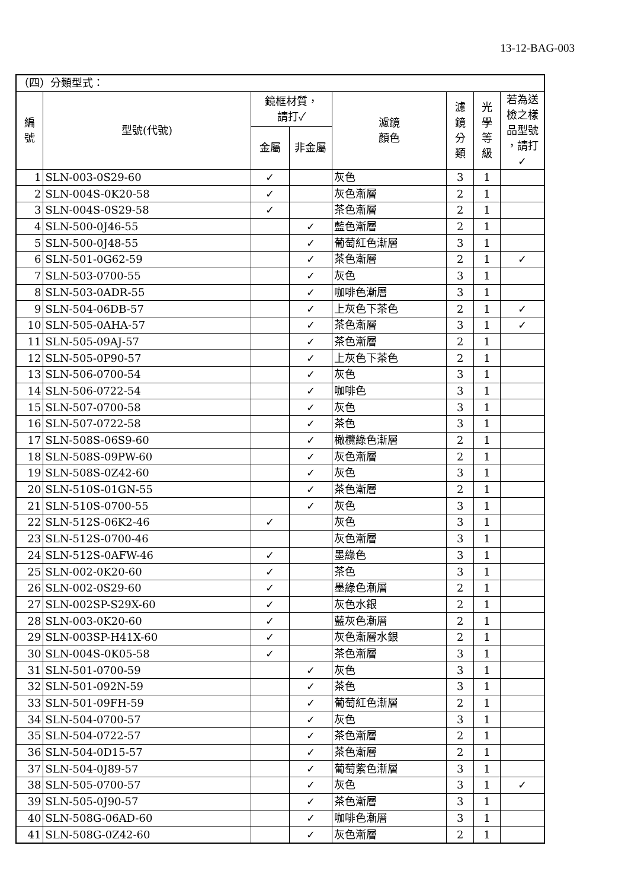13-12-BAG-003
| （四）分類型式： | | | | | | | |
| 編 號 | 型號(代號) | 鏡框材質， 請打✓ | | 濾鏡 顏色 | 濾 鏡 分 類 | 光 學 等 級 | 若為送 檢之樣 品型號 ，請打 ✓ |
| | | 金屬 | 非金屬 | | | | |
| 1 | SLN-003-0S29-60 | ✓ | | 灰色 | 3 | 1 | |
| 2 | SLN-004S-0K20-58 | ✓ | | 灰色漸層 | 2 | 1 | |
| 3 | SLN-004S-0S29-58 | ✓ | | 茶色漸層 | 2 | 1 | |
| 4 | SLN-500-0J46-55 | | ✓ | 藍色漸層 | 2 | 1 | |
| 5 | SLN-500-0J48-55 | | ✓ | 葡萄紅色漸層 | 3 | 1 | |
| 6 | SLN-501-0G62-59 | | ✓ | 茶色漸層 | 2 | 1 | ✓ |
| 7 | SLN-503-0700-55 | | ✓ | 灰色 | 3 | 1 | |
| 8 | SLN-503-0ADR-55 | | ✓ | 咖啡色漸層 | 3 | 1 | |
| 9 | SLN-504-06DB-57 | | ✓ | 上灰色下茶色 | 2 | 1 | ✓ |
| 10 | SLN-505-0AHA-57 | | ✓ | 茶色漸層 | 3 | 1 | ✓ |
| 11 | SLN-505-09AJ-57 | | ✓ | 茶色漸層 | 2 | 1 | |
| 12 | SLN-505-0P90-57 | | ✓ | 上灰色下茶色 | 2 | 1 | |
| 13 | SLN-506-0700-54 | | ✓ | 灰色 | 3 | 1 | |
| 14 | SLN-506-0722-54 | | ✓ | 咖啡色 | 3 | 1 | |
| 15 | SLN-507-0700-58 | | ✓ | 灰色 | 3 | 1 | |
| 16 | SLN-507-0722-58 | | ✓ | 茶色 | 3 | 1 | |
| 17 | SLN-508S-06S9-60 | | ✓ | 橄欖綠色漸層 | 2 | 1 | |
| 18 | SLN-508S-09PW-60 | | ✓ | 灰色漸層 | 2 | 1 | |
| 19 | SLN-508S-0Z42-60 | | ✓ | 灰色 | 3 | 1 | |
| 20 | SLN-510S-01GN-55 | | ✓ | 茶色漸層 | 2 | 1 | |
| 21 | SLN-510S-0700-55 | | ✓ | 灰色 | 3 | 1 | |
| 22 | SLN-512S-06K2-46 | ✓ | | 灰色 | 3 | 1 | |
| 23 | SLN-512S-0700-46 | | | 灰色漸層 | 3 | 1 | |
| 24 | SLN-512S-0AFW-46 | ✓ | | 墨綠色 | 3 | 1 | |
| 25 | SLN-002-0K20-60 | ✓ | | 茶色 | 3 | 1 | |
| 26 | SLN-002-0S29-60 | ✓ | | 墨綠色漸層 | 2 | 1 | |
| 27 | SLN-002SP-S29X-60 | ✓ | | 灰色水銀 | 2 | 1 | |
| 28 | SLN-003-0K20-60 | ✓ | | 藍灰色漸層 | 2 | 1 | |
| 29 | SLN-003SP-H41X-60 | ✓ | | 灰色漸層水銀 | 2 | 1 | |
| 30 | SLN-004S-0K05-58 | ✓ | | 茶色漸層 | 3 | 1 | |
| 31 | SLN-501-0700-59 | | ✓ | 灰色 | 3 | 1 | |
| 32 | SLN-501-092N-59 | | ✓ | 茶色 | 3 | 1 | |
| 33 | SLN-501-09FH-59 | | ✓ | 葡萄紅色漸層 | 2 | 1 | |
| 34 | SLN-504-0700-57 | | ✓ | 灰色 | 3 | 1 | |
| 35 | SLN-504-0722-57 | | ✓ | 茶色漸層 | 2 | 1 | |
| 36 | SLN-504-0D15-57 | | ✓ | 茶色漸層 | 2 | 1 | |
| 37 | SLN-504-0J89-57 | | ✓ | 葡萄紫色漸層 | 3 | 1 | |
| 38 | SLN-505-0700-57 | | ✓ | 灰色 | 3 | 1 | ✓ |
| 39 | SLN-505-0J90-57 | | ✓ | 茶色漸層 | 3 | 1 | |
| 40 | SLN-508G-06AD-60 | | ✓ | 咖啡色漸層 | 3 | 1 | |
| 41 | SLN-508G-0Z42-60 | | ✓ | 灰色漸層 | 2 | 1 | |